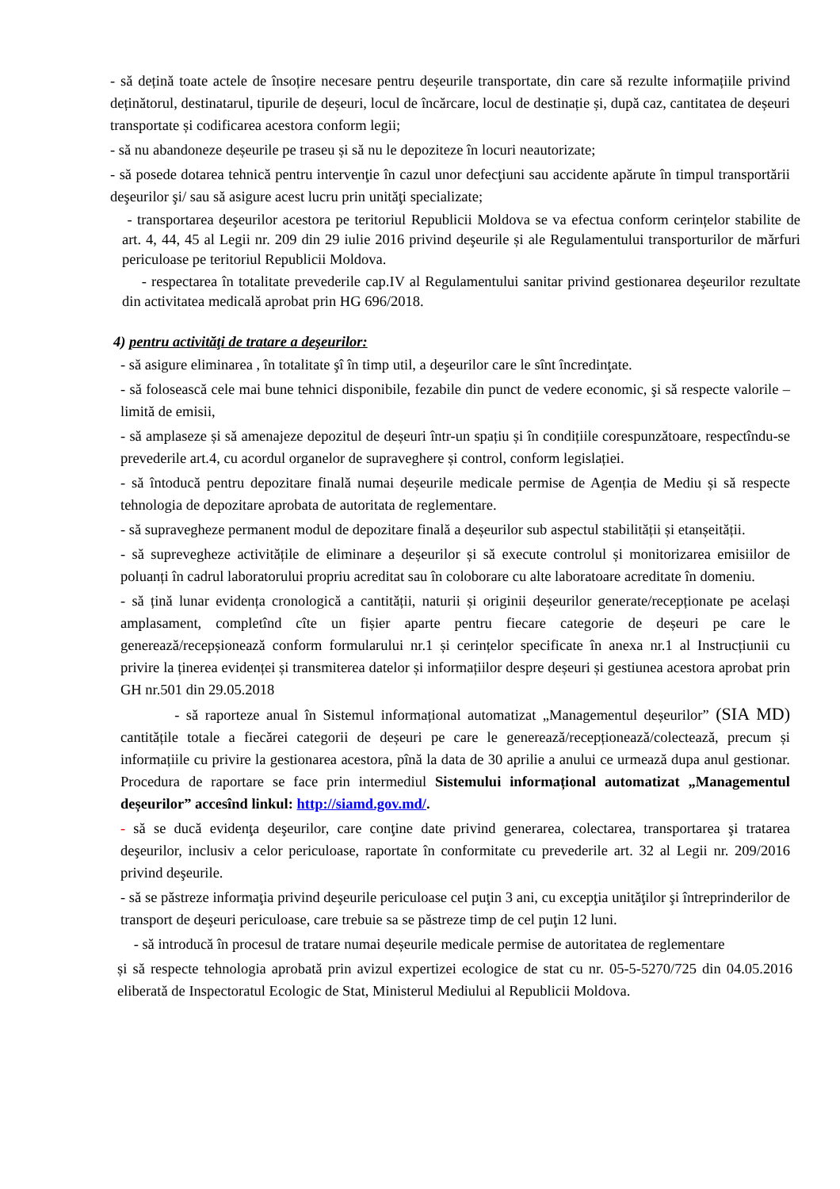- să dețină toate actele de însoțire necesare pentru deșeurile transportate, din care să rezulte informațiile privind deținătorul, destinatarul, tipurile de deșeuri, locul de încărcare, locul de destinație și, după caz, cantitatea de deșeuri transportate și codificarea acestora conform legii;
- să nu abandoneze deșeurile pe traseu și să nu le depoziteze în locuri neautorizate;
- să posede dotarea tehnică pentru intervenţie în cazul unor defecţiuni sau accidente apărute în timpul transportării deşeurilor şi/ sau să asigure acest lucru prin unităţi specializate;
- transportarea deşeurilor acestora pe teritoriul Republicii Moldova se va efectua conform cerințelor stabilite de art. 4, 44, 45 al Legii nr. 209 din 29 iulie 2016 privind deşeurile și ale Regulamentului transporturilor de mărfuri periculoase pe teritoriul Republicii Moldova.
- respectarea în totalitate prevederile cap.IV al Regulamentului sanitar privind gestionarea deşeurilor rezultate din activitatea medicală aprobat prin HG 696/2018.
4) pentru activităţi de tratare a deşeurilor:
- să asigure eliminarea , în totalitate şî în timp util, a deşeurilor care le sînt încredinţate.
- să folosească cele mai bune tehnici disponibile, fezabile din punct de vedere economic, şi să respecte valorile – limită de emisii,
- să amplaseze și să amenajeze depozitul de deșeuri într-un spațiu și în condițiile corespunzătoare, respectîndu-se prevederile art.4, cu acordul organelor de supraveghere și control, conform legislației.
- să întoducă pentru depozitare finală numai deșeurile medicale permise de Agenția de Mediu și să respecte tehnologia de depozitare aprobata de autoritata de reglementare.
- să supravegheze permanent modul de depozitare finală a deșeurilor sub aspectul stabilității și etanșeității.
- să suprevegheze activitățile de eliminare a deșeurilor și să execute controlul și monitorizarea emisiilor de poluanți în cadrul laboratorului propriu acreditat sau în coloborare cu alte laboratoare acreditate în domeniu.
- să țină lunar evidența cronologică a cantității, naturii și originii deșeurilor generate/recepționate pe același amplasament, completînd cîte un fișier aparte pentru fiecare categorie de deșeuri pe care le generează/recepșionează conform formularului nr.1 și cerințelor specificate în anexa nr.1 al Instrucțiunii cu privire la ținerea evidenței și transmiterea datelor și informațiilor despre deșeuri și gestiunea acestora aprobat prin GH nr.501 din 29.05.2018
- să raporteze anual în Sistemul informațional automatizat „Managementul deșeurilor” (SIA MD) cantitățile totale a fiecărei categorii de deșeuri pe care le generează/recepționează/colectează, precum și informațiile cu privire la gestionarea acestora, pînă la data de 30 aprilie a anului ce urmează dupa anul gestionar. Procedura de raportare se face prin intermediul Sistemului informațional automatizat „Managementul deșeurilor” accesînd linkul: http://siamd.gov.md/.
- să se ducă evidenţa deşeurilor, care conţine date privind generarea, colectarea, transportarea şi tratarea deşeurilor, inclusiv a celor periculoase, raportate în conformitate cu prevederile art. 32 al Legii nr. 209/2016 privind deşeurile.
- să se păstreze informaţia privind deşeurile periculoase cel puţin 3 ani, cu excepţia unităţilor şi întreprinderilor de transport de deşeuri periculoase, care trebuie sa se păstreze timp de cel puţin 12 luni.
- să introducă în procesul de tratare numai deșeurile medicale permise de autoritatea de reglementare
și să respecte tehnologia aprobată prin avizul expertizei ecologice de stat cu nr. 05-5-5270/725 din 04.05.2016 eliberată de Inspectoratul Ecologic de Stat, Ministerul Mediului al Republicii Moldova.